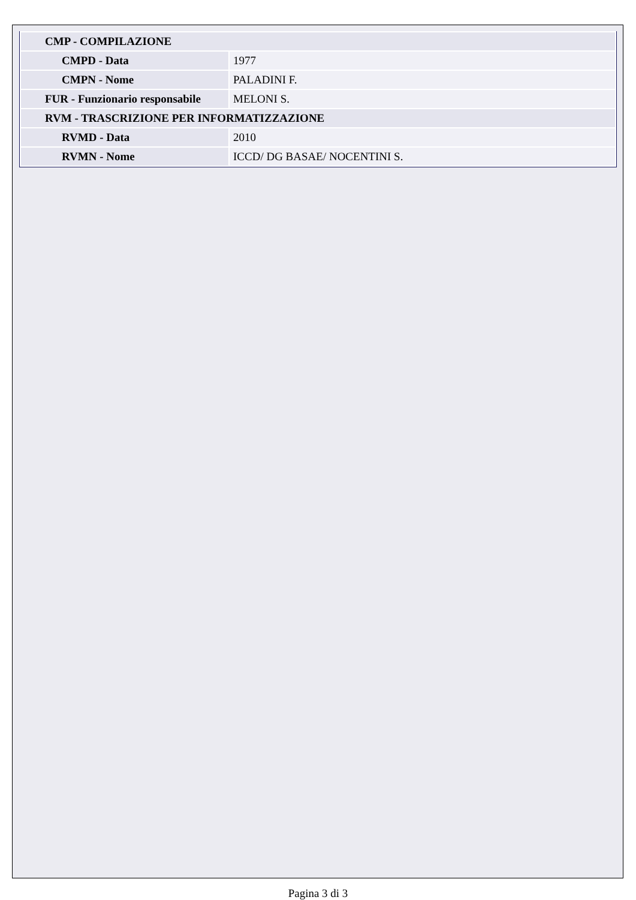| CMP - COMPILAZIONE | |
| --- | --- |
| CMPD - Data | 1977 |
| CMPN - Nome | PALADINI F. |
| FUR - Funzionario responsabile | MELONI S. |
| RVM - TRASCRIZIONE PER INFORMATIZZAZIONE | |
| RVMD - Data | 2010 |
| RVMN - Nome | ICCD/ DG BASAE/ NOCENTINI S. |
Pagina 3 di 3